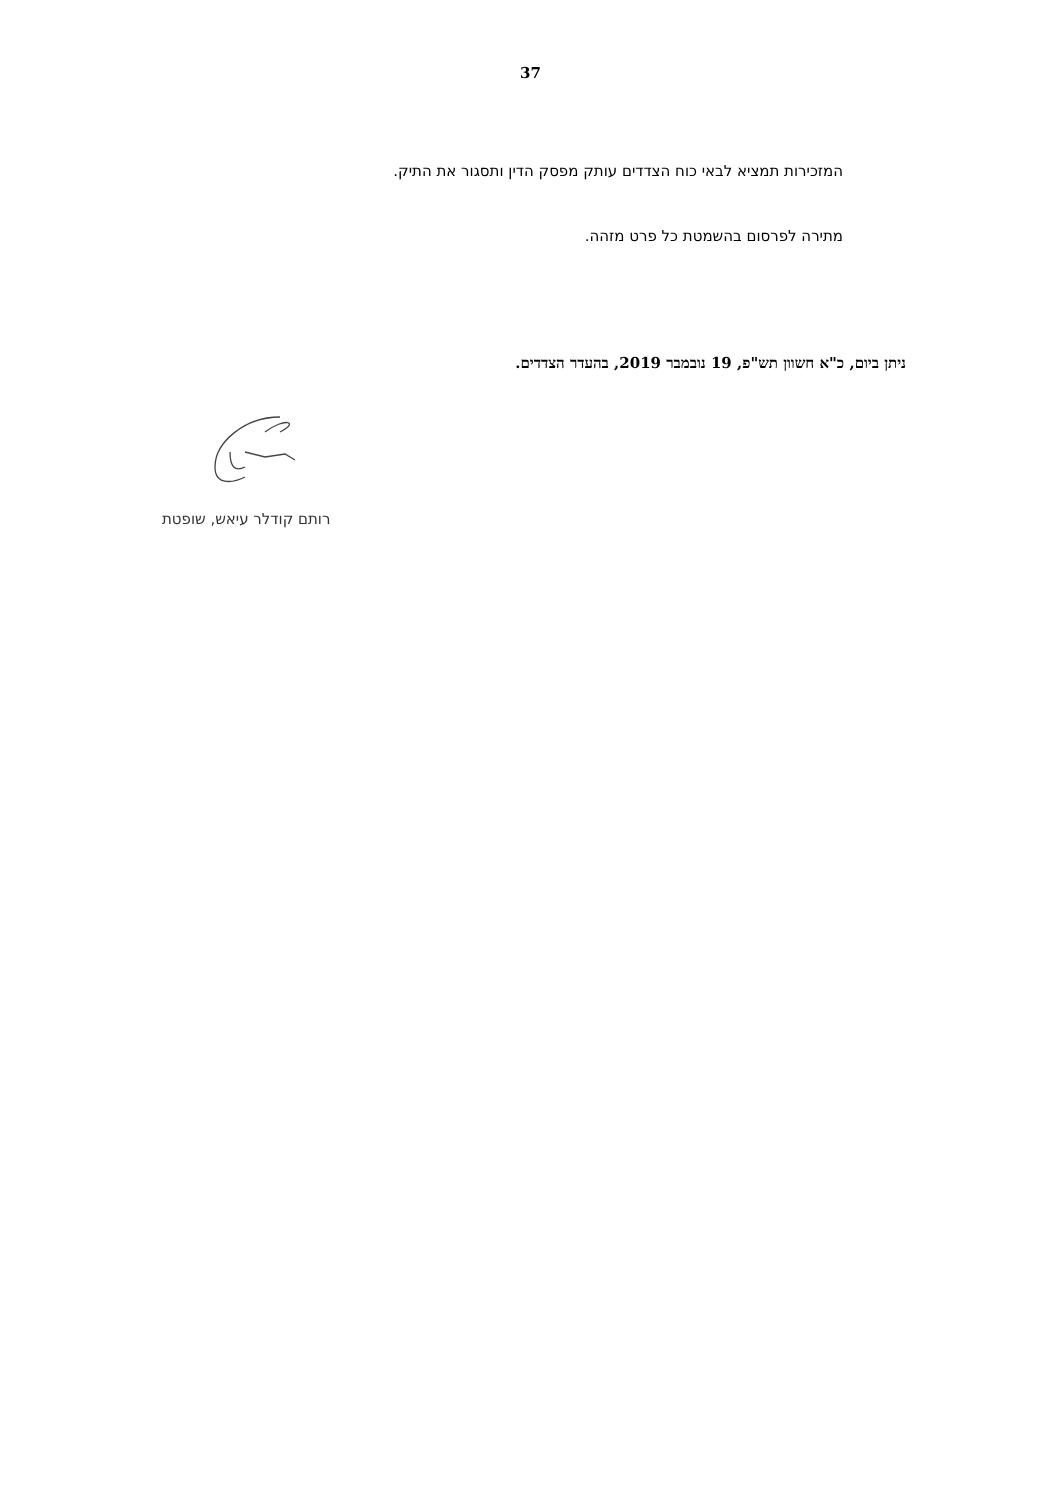37
המזכירות תמציא לבאי כוח הצדדים עותק מפסק הדין ותסגור את התיק.
מתירה לפרסום בהשמטת כל פרט מזהה.
ניתן ביום, כ"א חשוון תש"פ, 19 נובמבר 2019, בהעדר הצדדים.
רותם קודלר עיאש, שופטת